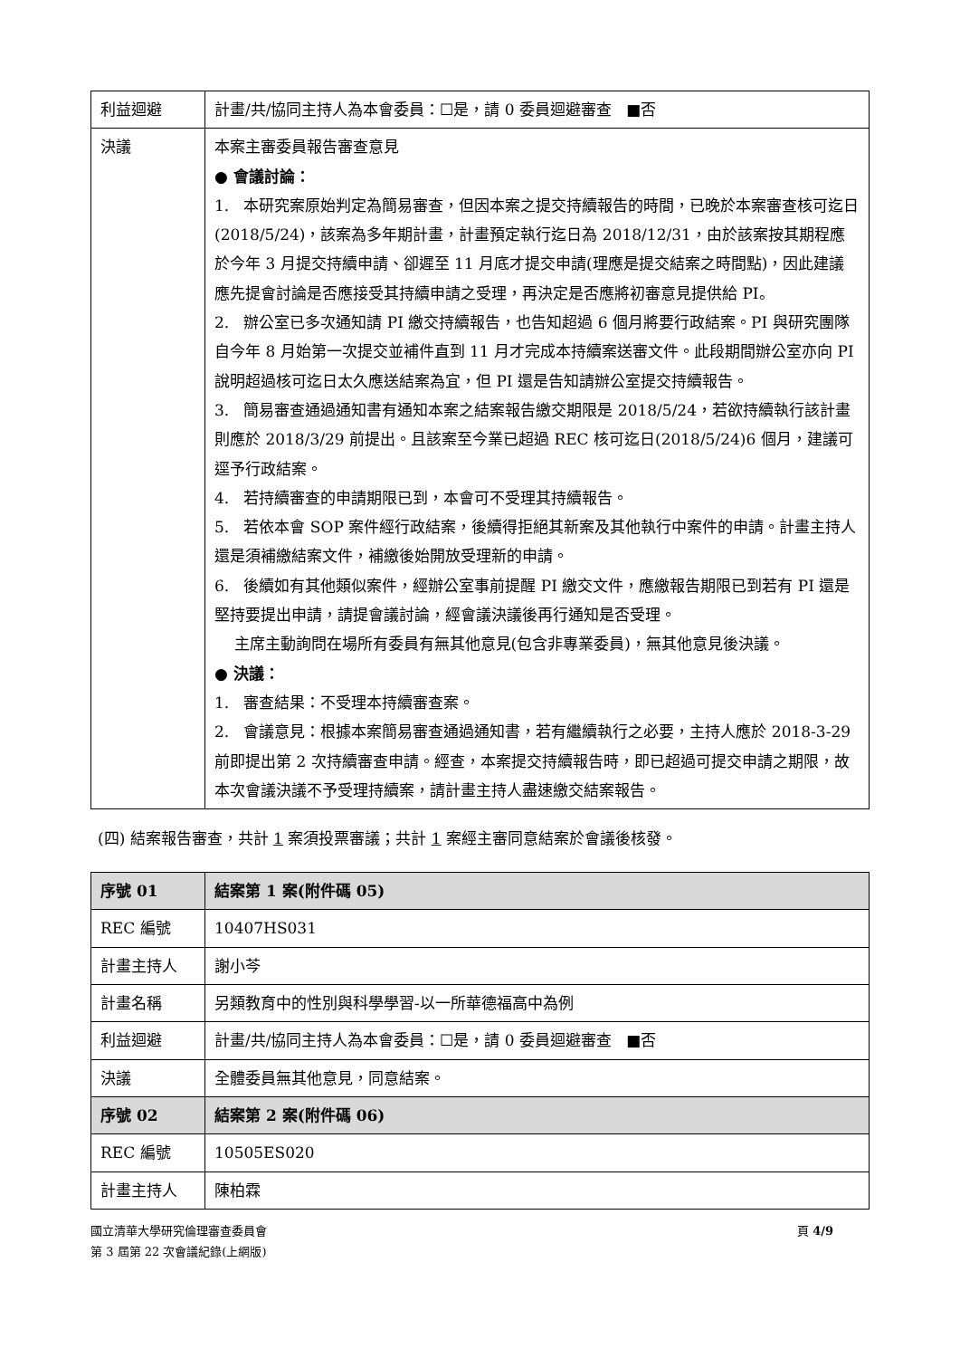| 利益迴避 | 計畫/共/協同主持人為本會委員：☐是，請 0 委員迴避審查 ■否 |
| 決議 | 本案主審委員報告審查意見 ● 會議討論： 1. 本研究案原始判定為簡易審查，但因本案之提交持續報告的時間，已晚於本案審查核可迄日(2018/5/24)，該案為多年期計畫，計畫預定執行迄日為 2018/12/31，由於該案按其期程應於今年 3 月提交持續申請、卻遲至 11 月底才提交申請(理應是提交結案之時間點)，因此建議應先提會討論是否應接受其持續申請之受理，再決定是否應將初審意見提供給 PI。 2. 辦公室已多次通知請 PI 繳交持續報告，也告知超過 6 個月將要行政結案。PI 與研究團隊自今年 8 月始第一次提交並補件直到 11 月才完成本持續案送審文件。此段期間辦公室亦向 PI 說明超過核可迄日太久應送結案為宜，但 PI 還是告知請辦公室提交持續報告。 3. 簡易審查通過通知書有通知本案之結案報告繳交期限是 2018/5/24，若欲持續執行該計畫則應於 2018/3/29 前提出。且該案至今業已超過 REC 核可迄日(2018/5/24)6 個月，建議可逕予行政結案。 4. 若持續審查的申請期限已到，本會可不受理其持續報告。 5. 若依本會 SOP 案件經行政結案，後續得拒絕其新案及其他執行中案件的申請。計畫主持人還是須補繳結案文件，補繳後始開放受理新的申請。 6. 後續如有其他類似案件，經辦公室事前提醒 PI 繳交文件，應繳報告期限已到若有 PI 還是堅持要提出申請，請提會議討論，經會議決議後再行通知是否受理。 主席主動詢問在場所有委員有無其他意見(包含非專業委員)，無其他意見後決議。 ● 決議： 1. 審查結果：不受理本持續審查案。 2. 會議意見：根據本案簡易審查通過通知書，若有繼續執行之必要，主持人應於 2018-3-29 前即提出第 2 次持續審查申請。經查，本案提交持續報告時，即已超過可提交申請之期限，故本次會議決議不予受理持續案，請計畫主持人盡速繳交結案報告。 |
(四) 結案報告審查，共計 1 案須投票審議；共計 1 案經主審同意結案於會議後核發。
| 序號 01 | 結案第 1 案(附件碼 05) |
| REC 編號 | 10407HS031 |
| 計畫主持人 | 謝小芩 |
| 計畫名稱 | 另類教育中的性別與科學學習-以一所華德福高中為例 |
| 利益迴避 | 計畫/共/協同主持人為本會委員：☐是，請 0 委員迴避審查 ■否 |
| 決議 | 全體委員無其他意見，同意結案。 |
| 序號 02 | 結案第 2 案(附件碼 06) |
| REC 編號 | 10505ES020 |
| 計畫主持人 | 陳柏霖 |
國立清華大學研究倫理審查委員會
第 3 屆第 22 次會議紀錄(上網版)
頁 4/9